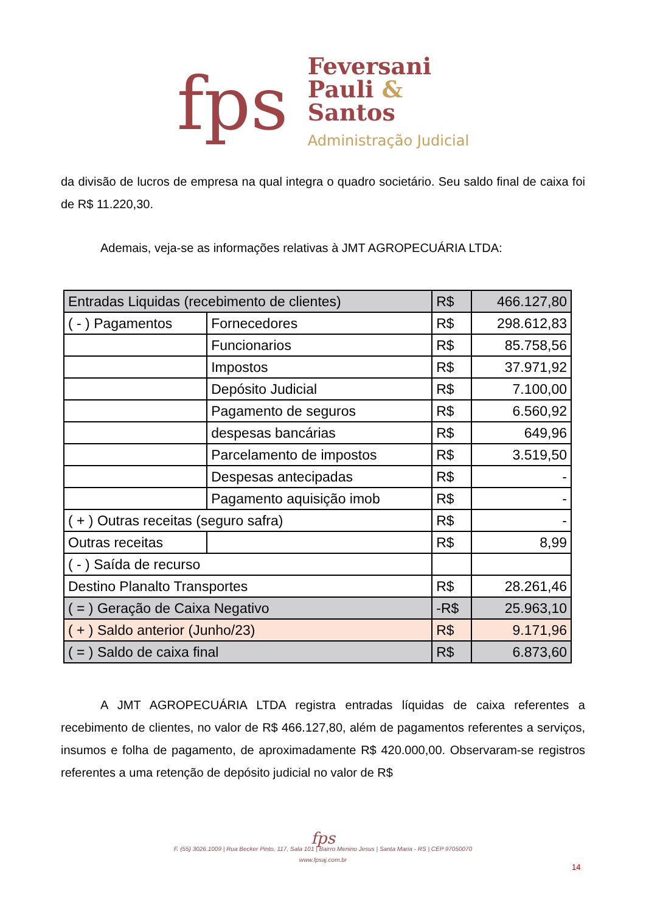fps
Feversani
Pauli &
Santos
Administração Judicial
da divisão de lucros de empresa na qual integra o quadro societário. Seu saldo final de caixa foi de R$ 11.220,30.
Ademais, veja-se as informações relativas à JMT AGROPECUÁRIA LTDA:
| Entradas Liquidas (recebimento de clientes) | | R$ | 466.127,80 |
| ( - ) Pagamentos | Fornecedores | R$ | 298.612,83 |
| | Funcionarios | R$ | 85.758,56 |
| | Impostos | R$ | 37.971,92 |
| | Depósito Judicial | R$ | 7.100,00 |
| | Pagamento de seguros | R$ | 6.560,92 |
| | despesas bancárias | R$ | 649,96 |
| | Parcelamento de impostos | R$ | 3.519,50 |
| | Despesas antecipadas | R$ | - |
| | Pagamento aquisição imob | R$ | - |
| ( + ) Outras receitas (seguro safra) | | R$ | - |
| Outras receitas | | R$ | 8,99 |
| ( - ) Saída de recurso | | | |
| Destino Planalto Transportes | | R$ | 28.261,46 |
| ( = ) Geração de Caixa Negativo | | -R$ | 25.963,10 |
| ( + ) Saldo anterior (Junho/23) | | R$ | 9.171,96 |
| ( = ) Saldo de caixa final | | R$ | 6.873,60 |
A JMT AGROPECUÁRIA LTDA registra entradas líquidas de caixa referentes a recebimento de clientes, no valor de R$ 466.127,80, além de pagamentos referentes a serviços, insumos e folha de pagamento, de aproximadamente R$ 420.000,00. Observaram-se registros referentes a uma retenção de depósito judicial no valor de R$
fps
F. (55) 3026.1009 | Rua Becker Pinto, 117, Sala 101 | Bairro Menino Jesus | Santa Maria - RS | CEP 97050070
www.fpsaj.com.br
14